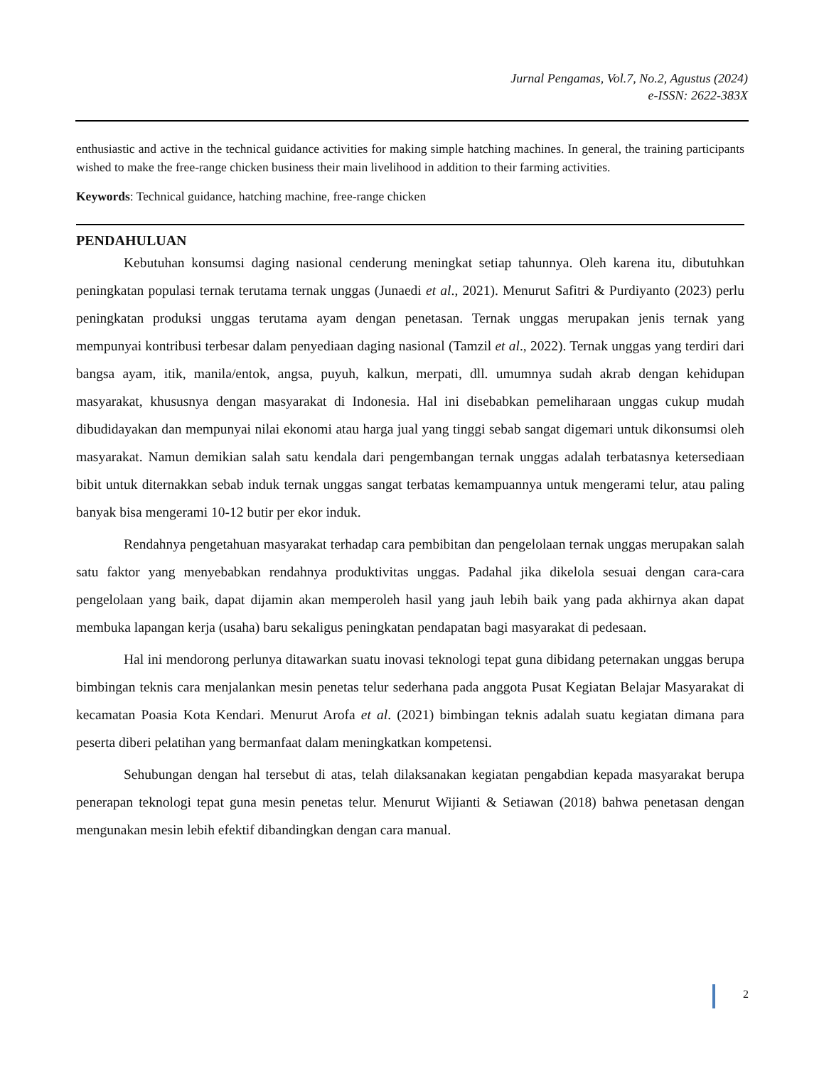Jurnal Pengamas, Vol.7, No.2, Agustus (2024)
e-ISSN: 2622-383X
enthusiastic and active in the technical guidance activities for making simple hatching machines. In general, the training participants wished to make the free-range chicken business their main livelihood in addition to their farming activities.
Keywords: Technical guidance, hatching machine, free-range chicken
PENDAHULUAN
Kebutuhan konsumsi daging nasional cenderung meningkat setiap tahunnya. Oleh karena itu, dibutuhkan peningkatan populasi ternak terutama ternak unggas (Junaedi et al., 2021). Menurut Safitri & Purdiyanto (2023) perlu peningkatan produksi unggas terutama ayam dengan penetasan. Ternak unggas merupakan jenis ternak yang mempunyai kontribusi terbesar dalam penyediaan daging nasional (Tamzil et al., 2022). Ternak unggas yang terdiri dari bangsa ayam, itik, manila/entok, angsa, puyuh, kalkun, merpati, dll. umumnya sudah akrab dengan kehidupan masyarakat, khususnya dengan masyarakat di Indonesia. Hal ini disebabkan pemeliharaan unggas cukup mudah dibudidayakan dan mempunyai nilai ekonomi atau harga jual yang tinggi sebab sangat digemari untuk dikonsumsi oleh masyarakat. Namun demikian salah satu kendala dari pengembangan ternak unggas adalah terbatasnya ketersediaan bibit untuk diternakkan sebab induk ternak unggas sangat terbatas kemampuannya untuk mengerami telur, atau paling banyak bisa mengerami 10-12 butir per ekor induk.
Rendahnya pengetahuan masyarakat terhadap cara pembibitan dan pengelolaan ternak unggas merupakan salah satu faktor yang menyebabkan rendahnya produktivitas unggas. Padahal jika dikelola sesuai dengan cara-cara pengelolaan yang baik, dapat dijamin akan memperoleh hasil yang jauh lebih baik yang pada akhirnya akan dapat membuka lapangan kerja (usaha) baru sekaligus peningkatan pendapatan bagi masyarakat di pedesaan.
Hal ini mendorong perlunya ditawarkan suatu inovasi teknologi tepat guna dibidang peternakan unggas berupa bimbingan teknis cara menjalankan mesin penetas telur sederhana pada anggota Pusat Kegiatan Belajar Masyarakat di kecamatan Poasia Kota Kendari. Menurut Arofa et al. (2021) bimbingan teknis adalah suatu kegiatan dimana para peserta diberi pelatihan yang bermanfaat dalam meningkatkan kompetensi.
Sehubungan dengan hal tersebut di atas, telah dilaksanakan kegiatan pengabdian kepada masyarakat berupa penerapan teknologi tepat guna mesin penetas telur. Menurut Wijianti & Setiawan (2018) bahwa penetasan dengan mengunakan mesin lebih efektif dibandingkan dengan cara manual.
2